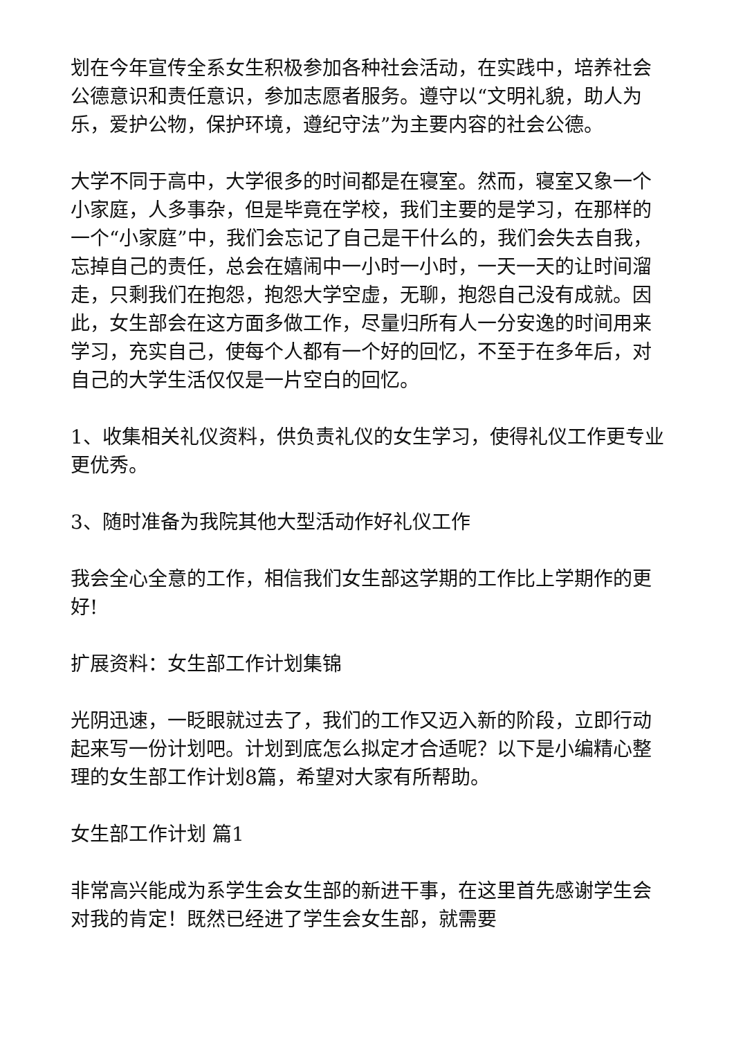划在今年宣传全系女生积极参加各种社会活动，在实践中，培养社会公德意识和责任意识，参加志愿者服务。遵守以“文明礼貌，助人为乐，爱护公物，保护环境，遵纪守法”为主要内容的社会公德。
大学不同于高中，大学很多的时间都是在寝室。然而，寝室又象一个小家庭，人多事杂，但是毕竟在学校，我们主要的是学习，在那样的一个“小家庭”中，我们会忘记了自己是干什么的，我们会失去自我，忘掉自己的责任，总会在嬉闹中一小时一小时，一天一天的让时间溜走，只剩我们在抱怨，抱怨大学空虚，无聊，抱怨自己没有成就。因此，女生部会在这方面多做工作，尽量归所有人一分安逸的时间用来学习，充实自己，使每个人都有一个好的回忆，不至于在多年后，对自己的大学生活仅仅是一片空白的回忆。
1、收集相关礼仪资料，供负责礼仪的女生学习，使得礼仪工作更专业更优秀。
3、随时准备为我院其他大型活动作好礼仪工作
我会全心全意的工作，相信我们女生部这学期的工作比上学期作的更好!
扩展资料：女生部工作计划集锦
光阴迅速，一眨眼就过去了，我们的工作又迈入新的阶段，立即行动起来写一份计划吧。计划到底怎么拟定才合适呢？以下是小编精心整理的女生部工作计划8篇，希望对大家有所帮助。
女生部工作计划 篇1
非常高兴能成为系学生会女生部的新进干事，在这里首先感谢学生会对我的肯定！既然已经进了学生会女生部，就需要